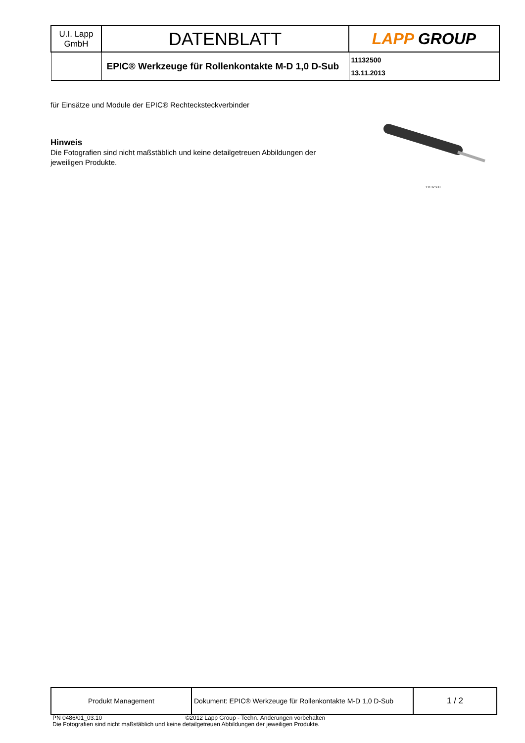| U.I. Lapp GmbH | DATENBLATT | LAPP GROUP |
| | EPIC® Werkzeuge für Rollenkontakte M-D 1,0 D-Sub | 11132500 13.11.2013 |
für Einsätze und Module der EPIC® Rechtecksteckverbinder
Hinweis
Die Fotografien sind nicht maßstäblich und keine detailgetreuen Abbildungen der jeweiligen Produkte.
11132500
| Produkt Management | Dokument: EPIC® Werkzeuge für Rollenkontakte M-D 1,0 D-Sub | 1 / 2 |
PN 0486/01_03.10 ©2012 Lapp Group - Techn. Änderungen vorbehalten
Die Fotografien sind nicht maßstäblich und keine detailgetreuen Abbildungen der jeweiligen Produkte.